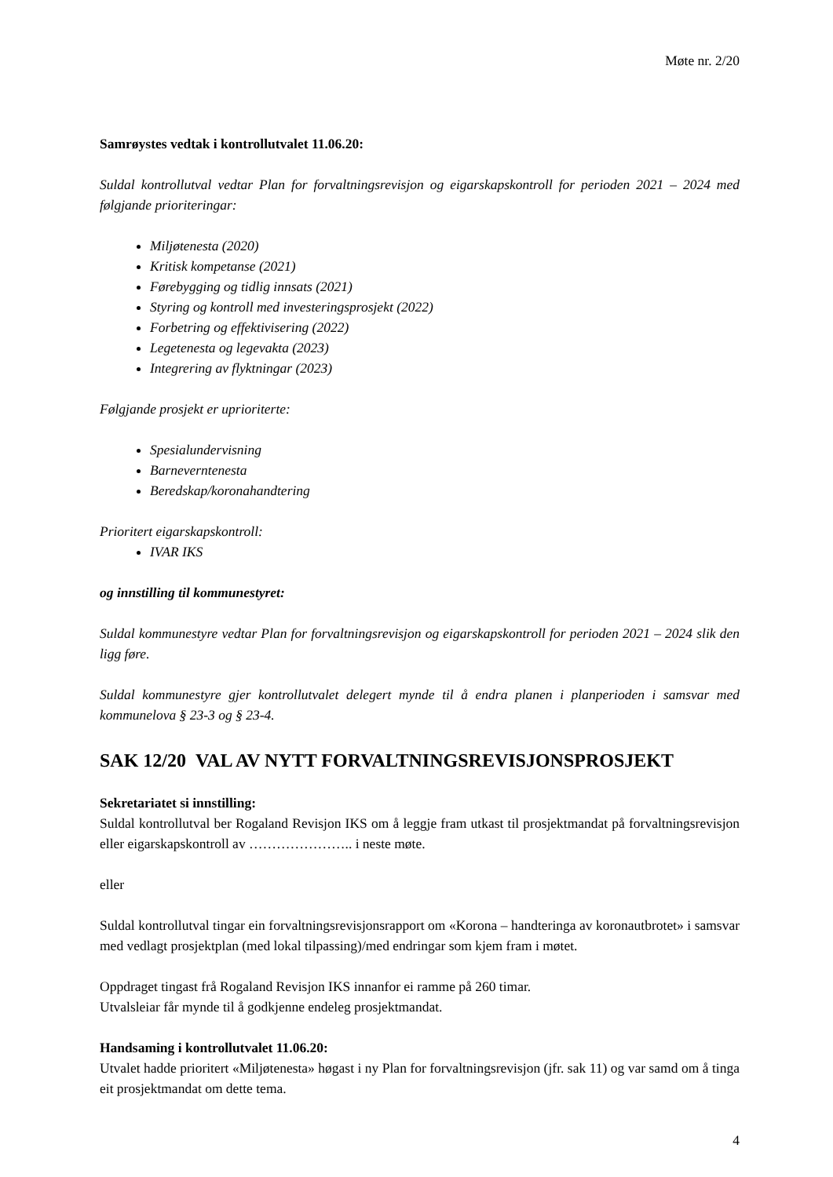Møte nr. 2/20
Samrøystes vedtak i kontrollutvalet 11.06.20:
Suldal kontrollutval vedtar Plan for forvaltningsrevisjon og eigarskapskontroll for perioden 2021 – 2024 med følgjande prioriteringar:
Miljøtenesta (2020)
Kritisk kompetanse (2021)
Førebygging og tidlig innsats (2021)
Styring og kontroll med investeringsprosjekt (2022)
Forbetring og effektivisering (2022)
Legetenesta og legevakta (2023)
Integrering av flyktningar (2023)
Følgjande prosjekt er uprioriterte:
Spesialundervisning
Barneverntenesta
Beredskap/koronahandtering
Prioritert eigarskapskontroll:
IVAR IKS
og innstilling til kommunestyret:
Suldal kommunestyre vedtar Plan for forvaltningsrevisjon og eigarskapskontroll for perioden 2021 – 2024 slik den ligg føre.
Suldal kommunestyre gjer kontrollutvalet delegert mynde til å endra planen i planperioden i samsvar med kommunelova § 23-3 og § 23-4.
SAK 12/20 VAL AV NYTT FORVALTNINGSREVISJONSPROSJEKT
Sekretariatet si innstilling:
Suldal kontrollutval ber Rogaland Revisjon IKS om å leggje fram utkast til prosjektmandat på forvaltningsrevisjon eller eigarskapskontroll av ………………….. i neste møte.
eller
Suldal kontrollutval tingar ein forvaltningsrevisjonsrapport om «Korona – handteringa av koronautbrotet» i samsvar med vedlagt prosjektplan (med lokal tilpassing)/med endringar som kjem fram i møtet.
Oppdraget tingast frå Rogaland Revisjon IKS innanfor ei ramme på 260 timar.
Utvalsleiar får mynde til å godkjenne endeleg prosjektmandat.
Handsaming i kontrollutvalet 11.06.20:
Utvalet hadde prioritert «Miljøtenesta» høgast i ny Plan for forvaltningsrevisjon (jfr. sak 11) og var samd om å tinga eit prosjektmandat om dette tema.
4